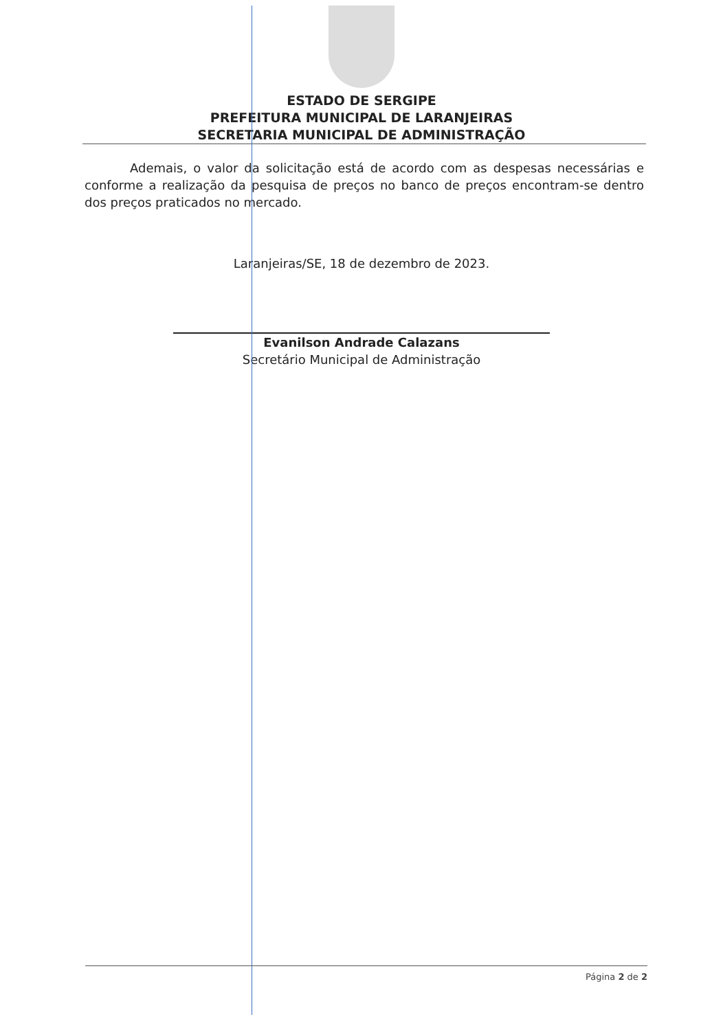ESTADO DE SERGIPE
PREFEITURA MUNICIPAL DE LARANJEIRAS
SECRETARIA MUNICIPAL DE ADMINISTRAÇÃO
Ademais, o valor da solicitação está de acordo com as despesas necessárias e conforme a realização da pesquisa de preços no banco de preços encontram-se dentro dos preços praticados no mercado.
Laranjeiras/SE, 18 de dezembro de 2023.
Evanilson Andrade Calazans
Secretário Municipal de Administração
Página 2 de 2